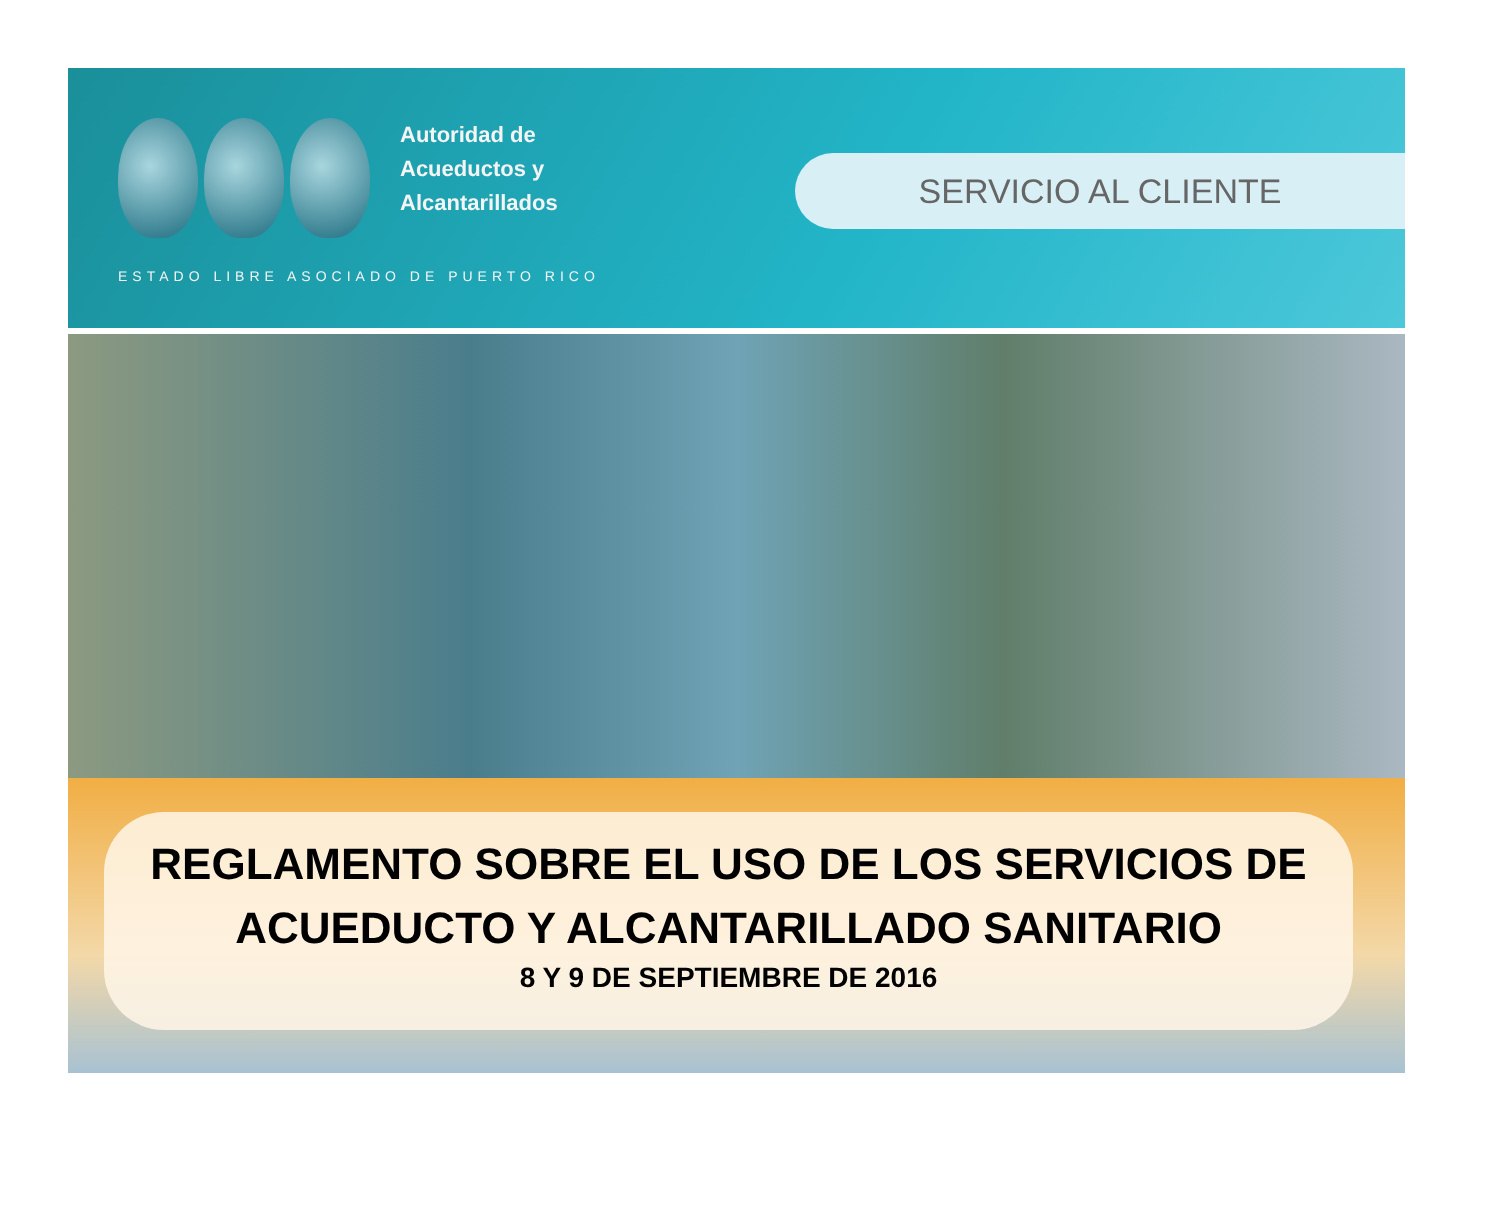Autoridad de
Acueductos y
Alcantarillados
ESTADO LIBRE ASOCIADO DE PUERTO RICO
SERVICIO AL CLIENTE
REGLAMENTO SOBRE EL USO DE LOS SERVICIOS DE
ACUEDUCTO Y ALCANTARILLADO SANITARIO
8 Y 9 DE SEPTIEMBRE DE 2016